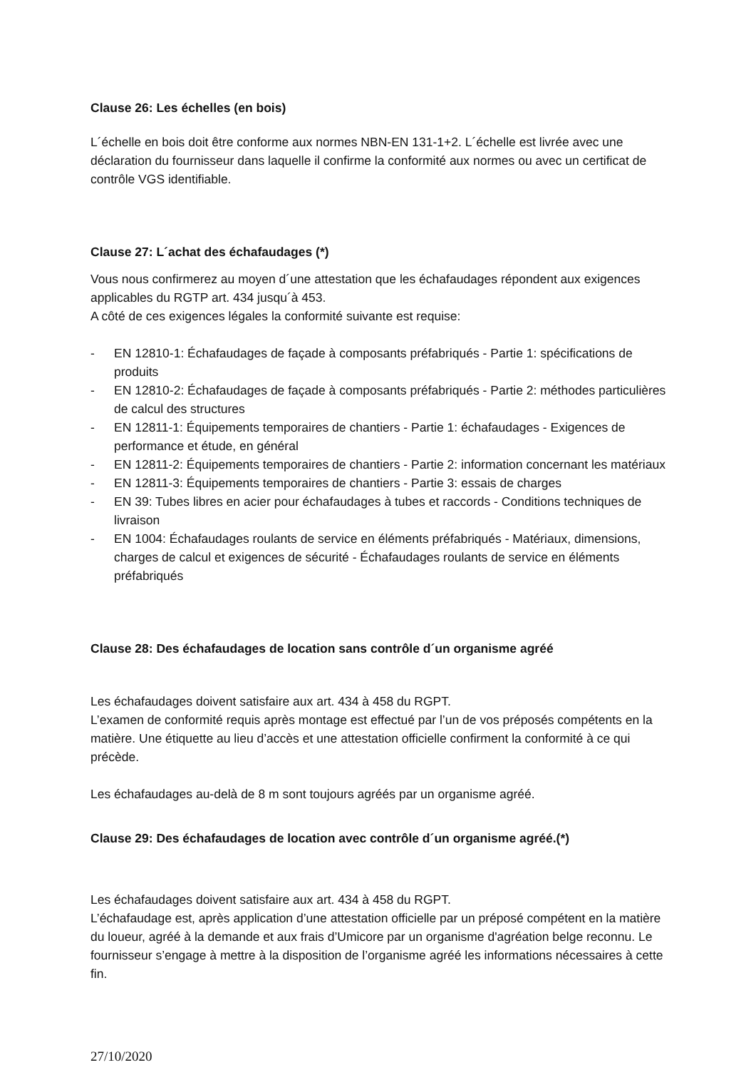Clause 26: Les échelles (en bois)
L´échelle en bois doit être conforme aux normes NBN-EN 131-1+2. L´échelle est livrée avec une déclaration du fournisseur dans laquelle il confirme la conformité aux normes ou avec un certificat de contrôle VGS identifiable.
Clause 27: L´achat des échafaudages (*)
Vous nous confirmerez au moyen d´une attestation que les échafaudages répondent aux exigences applicables du RGTP art. 434 jusqu´à 453.
A côté de ces exigences légales la conformité suivante est requise:
- EN 12810-1: Échafaudages de façade à composants préfabriqués - Partie 1: spécifications de produits
- EN 12810-2: Échafaudages de façade à composants préfabriqués - Partie 2: méthodes particulières de calcul des structures
- EN 12811-1: Équipements temporaires de chantiers - Partie 1: échafaudages - Exigences de performance et étude, en général
- EN 12811-2: Équipements temporaires de chantiers - Partie 2: information concernant les matériaux
- EN 12811-3: Équipements temporaires de chantiers - Partie 3: essais de charges
- EN 39: Tubes libres en acier pour échafaudages à tubes et raccords - Conditions techniques de livraison
- EN 1004: Échafaudages roulants de service en éléments préfabriqués - Matériaux, dimensions, charges de calcul et exigences de sécurité - Échafaudages roulants de service en éléments préfabriqués
Clause 28: Des échafaudages de location sans contrôle d´un organisme agréé
Les échafaudages doivent satisfaire aux art. 434 à 458 du RGPT.
L’examen de conformité requis après montage est effectué par l’un de vos préposés compétents en la matière. Une étiquette au lieu d’accès et une attestation officielle confirment la conformité à ce qui précède.
Les échafaudages au-delà de 8 m sont toujours agréés par un organisme agréé.
Clause 29: Des échafaudages de location avec contrôle d´un organisme agréé.(*)
Les échafaudages doivent satisfaire aux art. 434 à 458 du RGPT.
L’échafaudage est, après application d’une attestation officielle par un préposé compétent en la matière du loueur, agréé à la demande et aux frais d’Umicore par un organisme d'agréation belge reconnu. Le fournisseur s’engage à mettre à la disposition de l’organisme agréé les informations nécessaires à cette fin.
27/10/2020